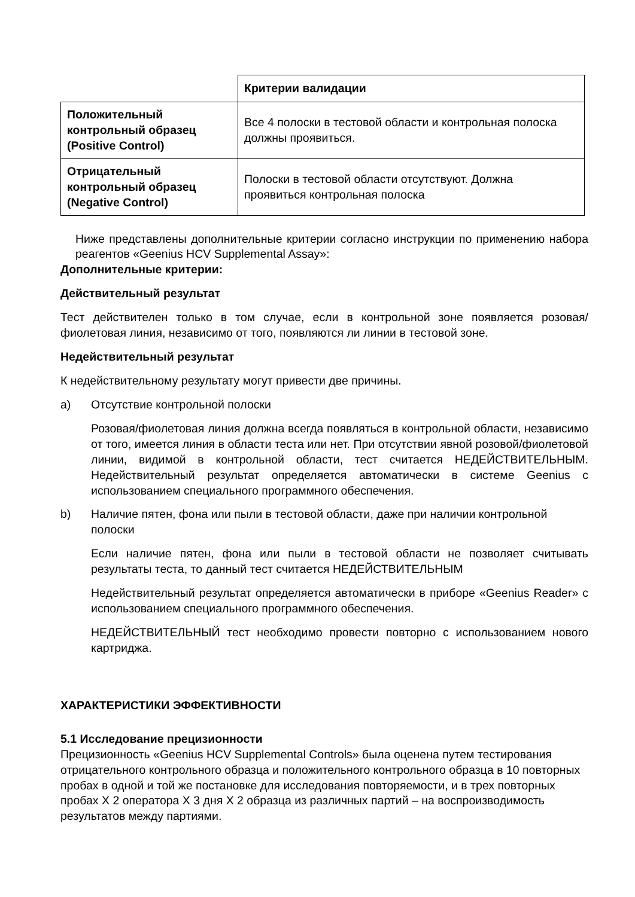| | Критерии валидации |
| Положительный контрольный образец (Positive Control) | Все 4 полоски в тестовой области и контрольная полоска должны проявиться. |
| Отрицательный контрольный образец (Negative Control) | Полоски в тестовой области отсутствуют. Должна проявиться контрольная полоска |
Ниже представлены дополнительные критерии согласно инструкции по применению набора реагентов «Geenius HCV Supplemental Assay»:
Дополнительные критерии:
Действительный результат
Тест действителен только в том случае, если в контрольной зоне появляется розовая/фиолетовая линия, независимо от того, появляются ли линии в тестовой зоне.
Недействительный результат
К недействительному результату могут привести две причины.
a) Отсутствие контрольной полоски
Розовая/фиолетовая линия должна всегда появляться в контрольной области, независимо от того, имеется линия в области теста или нет. При отсутствии явной розовой/фиолетовой линии, видимой в контрольной области, тест считается НЕДЕЙСТВИТЕЛЬНЫМ. Недействительный результат определяется автоматически в системе Geenius с использованием специального программного обеспечения.
b) Наличие пятен, фона или пыли в тестовой области, даже при наличии контрольной полоски
Если наличие пятен, фона или пыли в тестовой области не позволяет считывать результаты теста, то данный тест считается НЕДЕЙСТВИТЕЛЬНЫМ
Недействительный результат определяется автоматически в приборе «Geenius Reader» с использованием специального программного обеспечения.
НЕДЕЙСТВИТЕЛЬНЫЙ тест необходимо провести повторно с использованием нового картриджа.
ХАРАКТЕРИСТИКИ ЭФФЕКТИВНОСТИ
5.1 Исследование прецизионности
Прецизионность «Geenius HCV Supplemental Controls» была оценена путем тестирования отрицательного контрольного образца и положительного контрольного образца в 10 повторных пробах в одной и той же постановке для исследования повторяемости, и в трех повторных пробах X 2 оператора X 3 дня X 2 образца из различных партий – на воспроизводимость результатов между партиями.